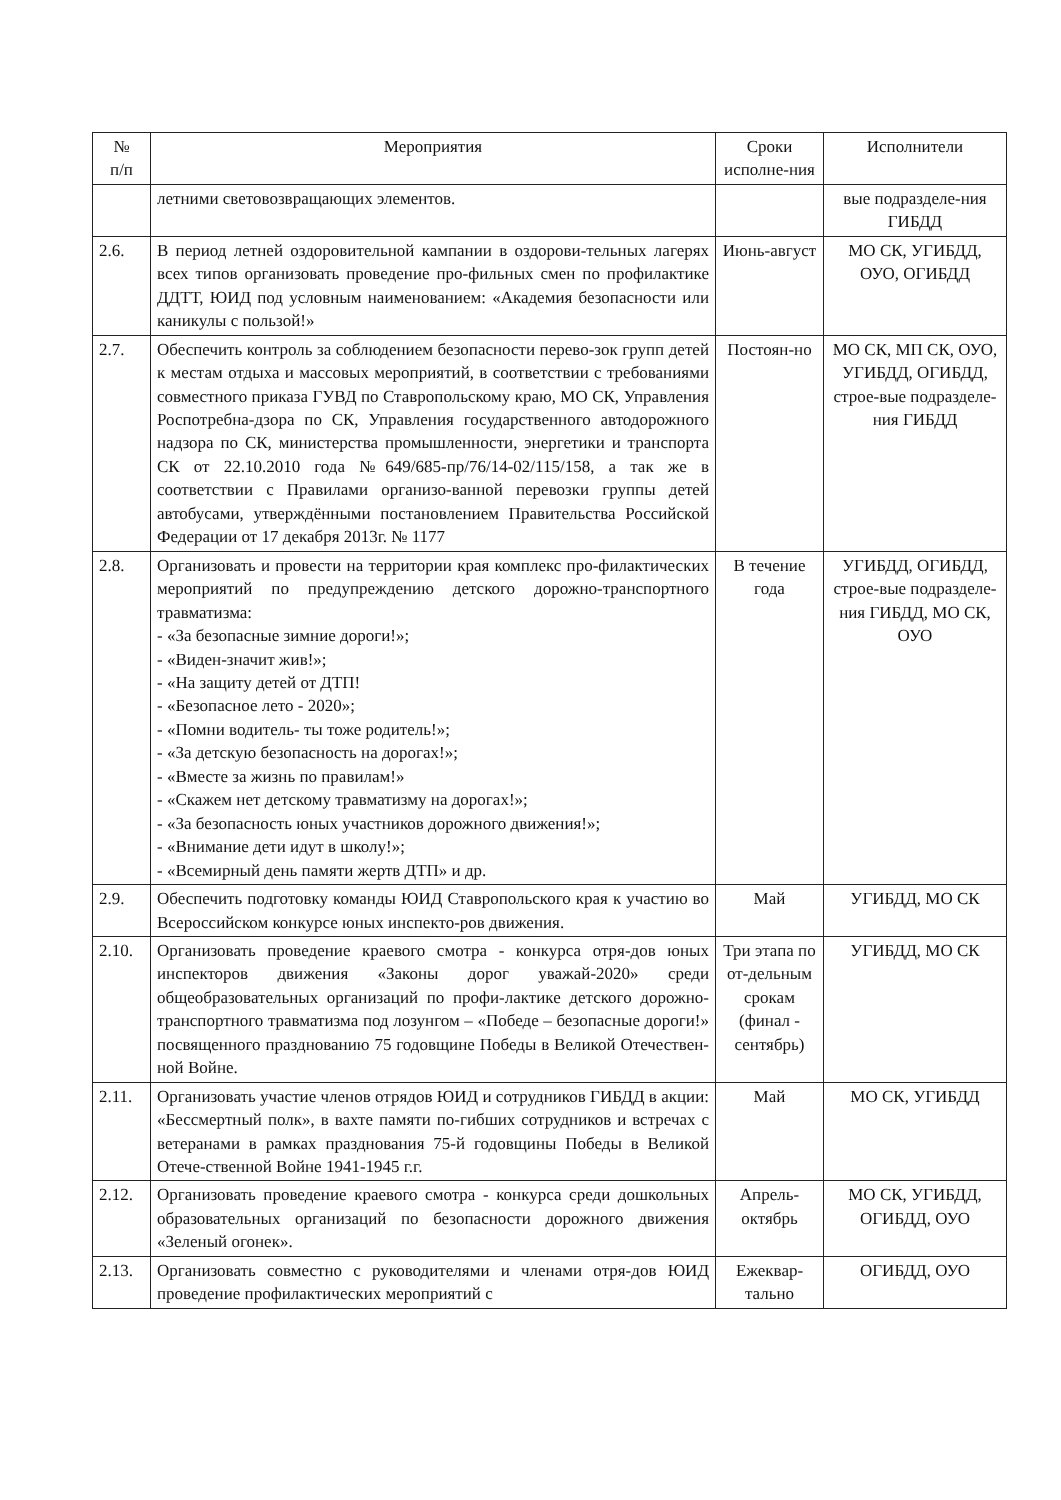| № п/п | Мероприятия | Сроки исполне-ния | Исполнители |
| --- | --- | --- | --- |
| | летними световозвращающих элементов. | | вые подразделе-ния ГИБДД |
| 2.6. | В период летней оздоровительной кампании в оздорови-тельных лагерях всех типов организовать проведение про-фильных смен по профилактике ДДТТ, ЮИД под условным наименованием: «Академия безопасности или каникулы с пользой!» | Июнь-август | МО СК, УГИБДД, ОУО, ОГИБДД |
| 2.7. | Обеспечить контроль за соблюдением безопасности перево-зок групп детей к местам отдыха и массовых мероприятий, в соответствии с требованиями совместного приказа ГУВД по Ставропольскому краю, МО СК, Управления Роспотребна-дзора по СК, Управления государственного автодорожного надзора по СК, министерства промышленности, энергетики и транспорта СК от 22.10.2010 года №649/685-пр/76/14-02/115/158, а так же в соответствии с Правилами организо-ванной перевозки группы детей автобусами, утверждёнными постановлением Правительства Российской Федерации от 17 декабря 2013г. № 1177 | Постоян-но | МО СК, МП СК, ОУО, УГИБДД, ОГИБДД, строе-вые подразделе-ния ГИБДД |
| 2.8. | Организовать и провести на территории края комплекс про-филактических мероприятий по предупреждению детского дорожно-транспортного травматизма: - «За безопасные зимние дороги!»; - «Виден-значит жив!»; - «На защиту детей от ДТП! - «Безопасное лето - 2020»; - «Помни водитель- ты тоже родитель!»; - «За детскую безопасность на дорогах!»; - «Вместе за жизнь по правилам!» - «Скажем нет детскому травматизму на дорогах!»; - «За безопасность юных участников дорожного движения!»; - «Внимание дети идут в школу!»; - «Всемирный день памяти жертв ДТП» и др. | В течение года | УГИБДД, ОГИБДД, строе-вые подразделе-ния ГИБДД, МО СК, ОУО |
| 2.9. | Обеспечить подготовку команды ЮИД Ставропольского края к участию во Всероссийском конкурсе юных инспекто-ров движения. | Май | УГИБДД, МО СК |
| 2.10. | Организовать проведение краевого смотра - конкурса отря-дов юных инспекторов движения «Законы дорог уважай-2020» среди общеобразовательных организаций по профи-лактике детского дорожно-транспортного травматизма под лозунгом – «Победе – безопасные дороги!» посвященного празднованию 75 годовщине Победы в Великой Отечествен-ной Войне. | Три этапа по от-дельным срокам (финал - сентябрь) | УГИБДД, МО СК |
| 2.11. | Организовать участие членов отрядов ЮИД и сотрудников ГИБДД в акции: «Бессмертный полк», в вахте памяти по-гибших сотрудников и встречах с ветеранами в рамках празднования 75-й годовщины Победы в Великой Отече-ственной Войне 1941-1945 г.г. | Май | МО СК, УГИБДД |
| 2.12. | Организовать проведение краевого смотра - конкурса среди дошкольных образовательных организаций по безопасности дорожного движения «Зеленый огонек». | Апрель-октябрь | МО СК, УГИБДД, ОГИБДД, ОУО |
| 2.13. | Организовать совместно с руководителями и членами отря-дов ЮИД проведение профилактических мероприятий с | Ежеквар-тально | ОГИБДД, ОУО |